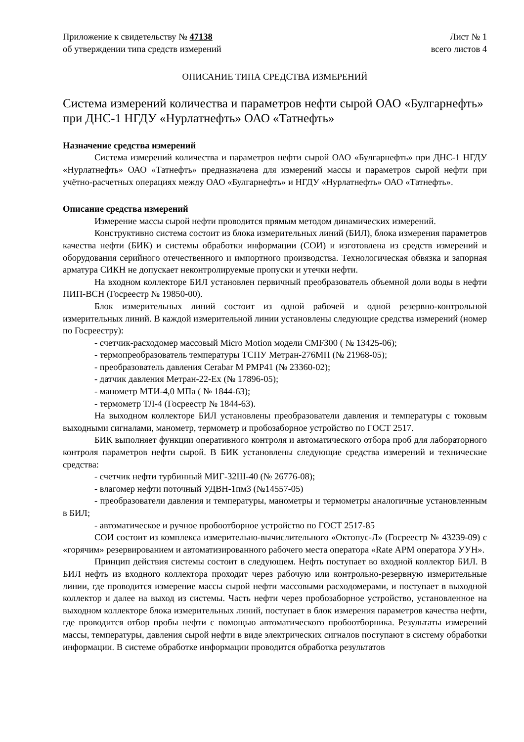Приложение к свидетельству № 47138
об утверждении типа средств измерений
Лист № 1
всего листов 4
ОПИСАНИЕ ТИПА СРЕДСТВА ИЗМЕРЕНИЙ
Система измерений количества и параметров нефти сырой ОАО «Булгарнефть» при ДНС-1 НГДУ «Нурлатнефть» ОАО «Татнефть»
Назначение средства измерений
Система измерений количества и параметров нефти сырой ОАО «Булгарнефть» при ДНС-1 НГДУ «Нурлатнефть» ОАО «Татнефть» предназначена для измерений массы и параметров сырой нефти при учётно-расчетных операциях между ОАО «Булгарнефть» и НГДУ «Нурлатнефть» ОАО «Татнефть».
Описание средства измерений
Измерение массы сырой нефти проводится прямым методом динамических измерений.
Конструктивно система состоит из блока измерительных линий (БИЛ), блока измерения параметров качества нефти (БИК) и системы обработки информации (СОИ) и изготовлена из средств измерений и оборудования серийного отечественного и импортного производства. Технологическая обвязка и запорная арматура СИКН не допускает неконтролируемые пропуски и утечки нефти.
На входном коллекторе БИЛ установлен первичный преобразователь объемной доли воды в нефти ПИП-ВСН (Госреестр № 19850-00).
Блок измерительных линий состоит из одной рабочей и одной резервно-контрольной измерительных линий. В каждой измерительной линии установлены следующие средства измерений (номер по Госреестру):
- счетчик-расходомер массовый Micro Motion модели CMF300 ( № 13425-06);
- термопреобразователь температуры ТСПУ Метран-276МП (№ 21968-05);
- преобразователь давления Cerabar M PMP41 (№ 23360-02);
- датчик давления Метран-22-Ех (№ 17896-05);
- манометр МТИ-4,0 МПа ( № 1844-63);
- термометр ТЛ-4 (Госреестр № 1844-63).
На выходном коллекторе БИЛ установлены преобразователи давления и температуры с токовым выходными сигналами, манометр, термометр и пробозаборное устройство по ГОСТ 2517.
БИК выполняет функции оперативного контроля и автоматического отбора проб для лабораторного контроля параметров нефти сырой. В БИК установлены следующие средства измерений и технические средства:
- счетчик нефти турбинный МИГ-32Ш-40 (№ 26776-08);
- влагомер нефти поточный УДВН-1пм3 (№14557-05)
- преобразователи давления и температуры, манометры и термометры аналогичные установленным в БИЛ;
- автоматическое и ручное пробоотборное устройство по ГОСТ 2517-85
СОИ состоит из комплекса измерительно-вычислительного «Октопус-Л» (Госреестр № 43239-09) с «горячим» резервированием и автоматизированного рабочего места оператора «Rate АРМ оператора УУН».
Принцип действия системы состоит в следующем. Нефть поступает во входной коллектор БИЛ. В БИЛ нефть из входного коллектора проходит через рабочую или контрольно-резервную измерительные линии, где проводится измерение массы сырой нефти массовыми расходомерами, и поступает в выходной коллектор и далее на выход из системы. Часть нефти через пробозаборное устройство, установленное на выходном коллекторе блока измерительных линий, поступает в блок измерения параметров качества нефти, где проводится отбор пробы нефти с помощью автоматического пробоотборника. Результаты измерений массы, температуры, давления сырой нефти в виде электрических сигналов поступают в систему обработки информации. В системе обработке информации проводится обработка результатов